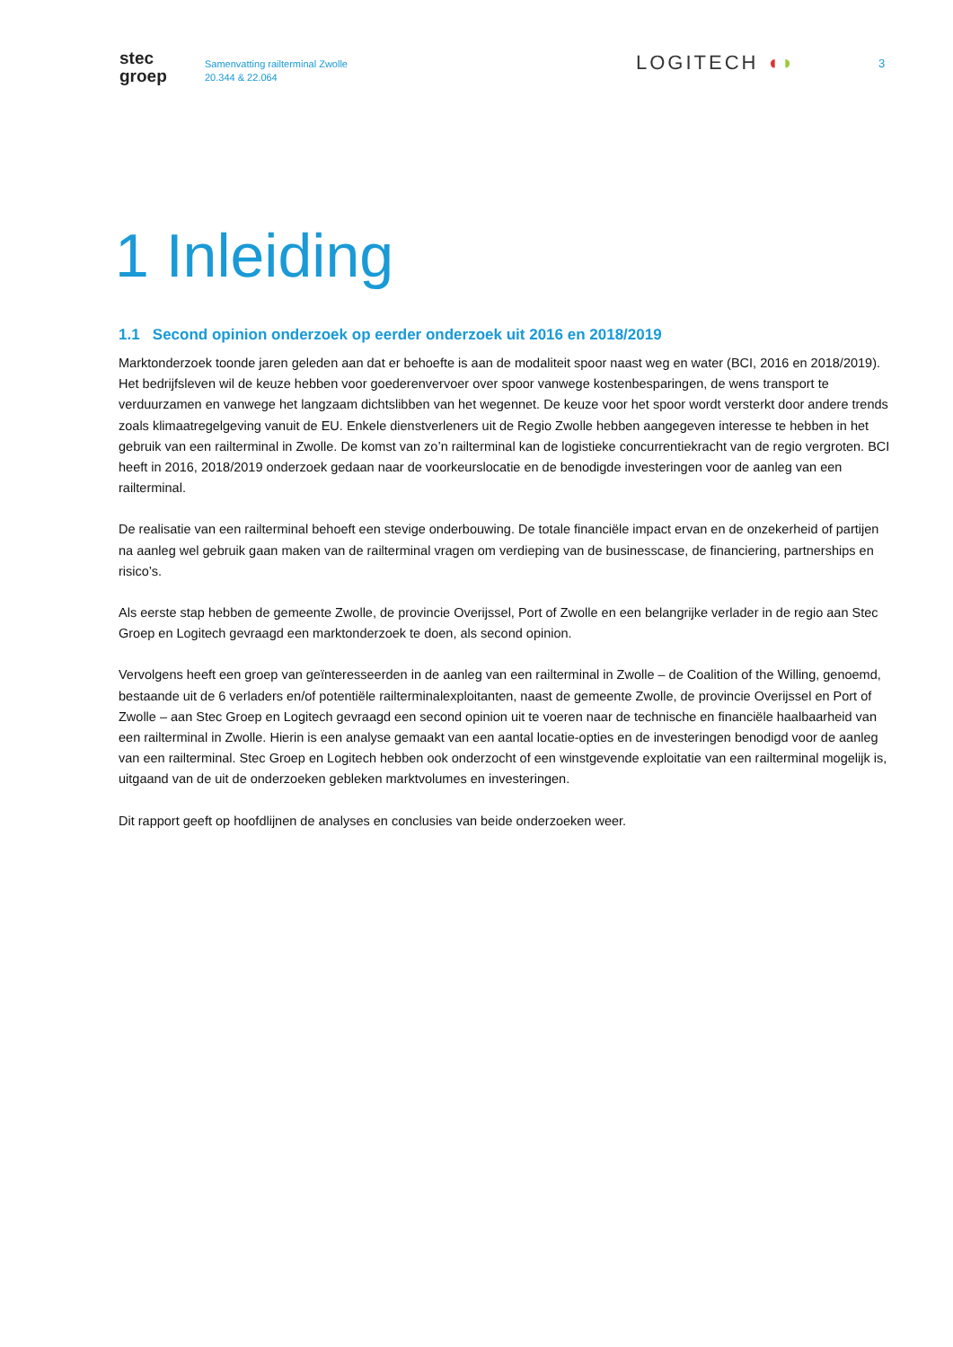stec
groep
Samenvatting railterminal Zwolle
20.344 & 22.064
LOGITECH ◖◗
3
1 Inleiding
1.1 Second opinion onderzoek op eerder onderzoek uit 2016 en 2018/2019
Marktonderzoek toonde jaren geleden aan dat er behoefte is aan de modaliteit spoor naast weg en water (BCI, 2016 en 2018/2019). Het bedrijfsleven wil de keuze hebben voor goederenvervoer over spoor vanwege kostenbesparingen, de wens transport te verduurzamen en vanwege het langzaam dichtslibben van het wegennet. De keuze voor het spoor wordt versterkt door andere trends zoals klimaatregelgeving vanuit de EU. Enkele dienstverleners uit de Regio Zwolle hebben aangegeven interesse te hebben in het gebruik van een railterminal in Zwolle. De komst van zo’n railterminal kan de logistieke concurrentiekracht van de regio vergroten. BCI heeft in 2016, 2018/2019 onderzoek gedaan naar de voorkeurslocatie en de benodigde investeringen voor de aanleg van een railterminal.
De realisatie van een railterminal behoeft een stevige onderbouwing. De totale financiële impact ervan en de onzekerheid of partijen na aanleg wel gebruik gaan maken van de railterminal vragen om verdieping van de businesscase, de financiering, partnerships en risico’s.
Als eerste stap hebben de gemeente Zwolle, de provincie Overijssel, Port of Zwolle en een belangrijke verlader in de regio aan Stec Groep en Logitech gevraagd een marktonderzoek te doen, als second opinion.
Vervolgens heeft een groep van geïnteresseerden in de aanleg van een railterminal in Zwolle – de Coalition of the Willing, genoemd, bestaande uit de 6 verladers en/of potentiële railterminalexploitanten, naast de gemeente Zwolle, de provincie Overijssel en Port of Zwolle – aan Stec Groep en Logitech gevraagd een second opinion uit te voeren naar de technische en financiële haalbaarheid van een railterminal in Zwolle. Hierin is een analyse gemaakt van een aantal locatie-opties en de investeringen benodigd voor de aanleg van een railterminal. Stec Groep en Logitech hebben ook onderzocht of een winstgevende exploitatie van een railterminal mogelijk is, uitgaand van de uit de onderzoeken gebleken marktvolumes en investeringen.
Dit rapport geeft op hoofdlijnen de analyses en conclusies van beide onderzoeken weer.